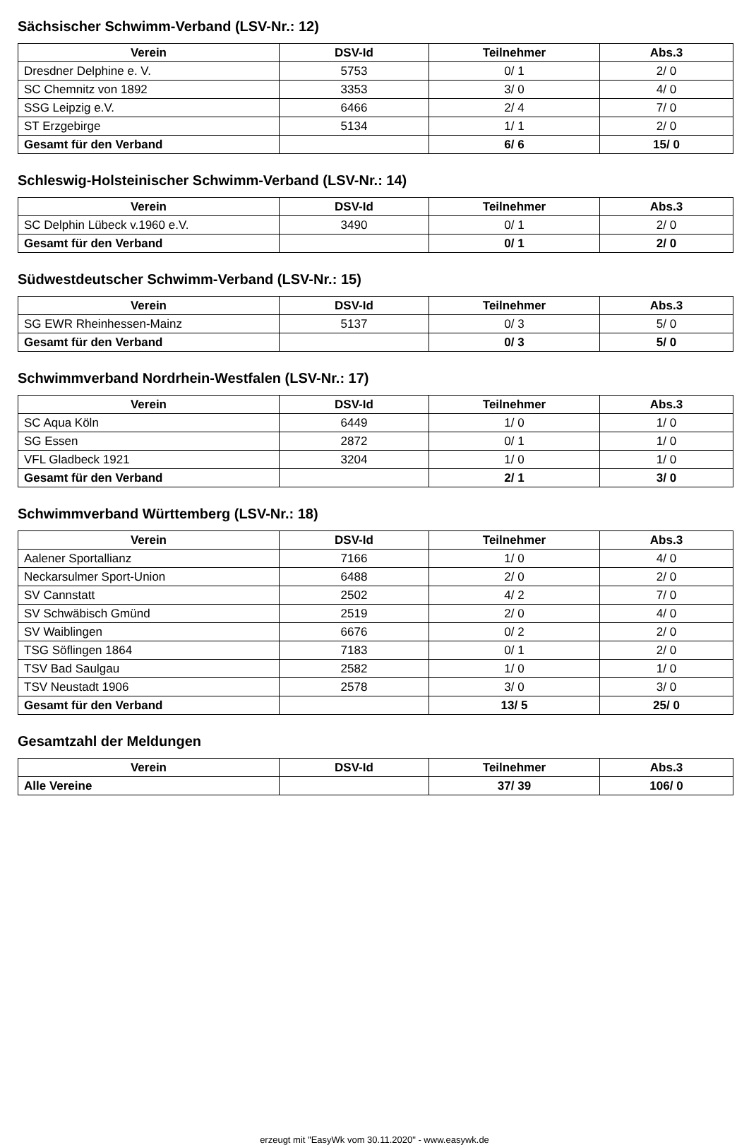Sächsischer Schwimm-Verband (LSV-Nr.: 12)
| Verein | DSV-Id | Teilnehmer | Abs.3 |
| --- | --- | --- | --- |
| Dresdner Delphine e. V. | 5753 | 0/ 1 | 2/ 0 |
| SC Chemnitz von 1892 | 3353 | 3/ 0 | 4/ 0 |
| SSG Leipzig e.V. | 6466 | 2/ 4 | 7/ 0 |
| ST Erzgebirge | 5134 | 1/ 1 | 2/ 0 |
| Gesamt für den Verband | | 6/ 6 | 15/ 0 |
Schleswig-Holsteinischer Schwimm-Verband (LSV-Nr.: 14)
| Verein | DSV-Id | Teilnehmer | Abs.3 |
| --- | --- | --- | --- |
| SC Delphin Lübeck v.1960 e.V. | 3490 | 0/ 1 | 2/ 0 |
| Gesamt für den Verband | | 0/ 1 | 2/ 0 |
Südwestdeutscher Schwimm-Verband (LSV-Nr.: 15)
| Verein | DSV-Id | Teilnehmer | Abs.3 |
| --- | --- | --- | --- |
| SG EWR Rheinhessen-Mainz | 5137 | 0/ 3 | 5/ 0 |
| Gesamt für den Verband | | 0/ 3 | 5/ 0 |
Schwimmverband Nordrhein-Westfalen (LSV-Nr.: 17)
| Verein | DSV-Id | Teilnehmer | Abs.3 |
| --- | --- | --- | --- |
| SC Aqua Köln | 6449 | 1/ 0 | 1/ 0 |
| SG Essen | 2872 | 0/ 1 | 1/ 0 |
| VFL Gladbeck 1921 | 3204 | 1/ 0 | 1/ 0 |
| Gesamt für den Verband | | 2/ 1 | 3/ 0 |
Schwimmverband Württemberg (LSV-Nr.: 18)
| Verein | DSV-Id | Teilnehmer | Abs.3 |
| --- | --- | --- | --- |
| Aalener Sportallianz | 7166 | 1/ 0 | 4/ 0 |
| Neckarsulmer Sport-Union | 6488 | 2/ 0 | 2/ 0 |
| SV Cannstatt | 2502 | 4/ 2 | 7/ 0 |
| SV Schwäbisch Gmünd | 2519 | 2/ 0 | 4/ 0 |
| SV Waiblingen | 6676 | 0/ 2 | 2/ 0 |
| TSG Söflingen 1864 | 7183 | 0/ 1 | 2/ 0 |
| TSV Bad Saulgau | 2582 | 1/ 0 | 1/ 0 |
| TSV Neustadt 1906 | 2578 | 3/ 0 | 3/ 0 |
| Gesamt für den Verband | | 13/ 5 | 25/ 0 |
Gesamtzahl der Meldungen
| Verein | DSV-Id | Teilnehmer | Abs.3 |
| --- | --- | --- | --- |
| Alle Vereine | | 37/ 39 | 106/ 0 |
erzeugt mit "EasyWk vom 30.11.2020" - www.easywk.de